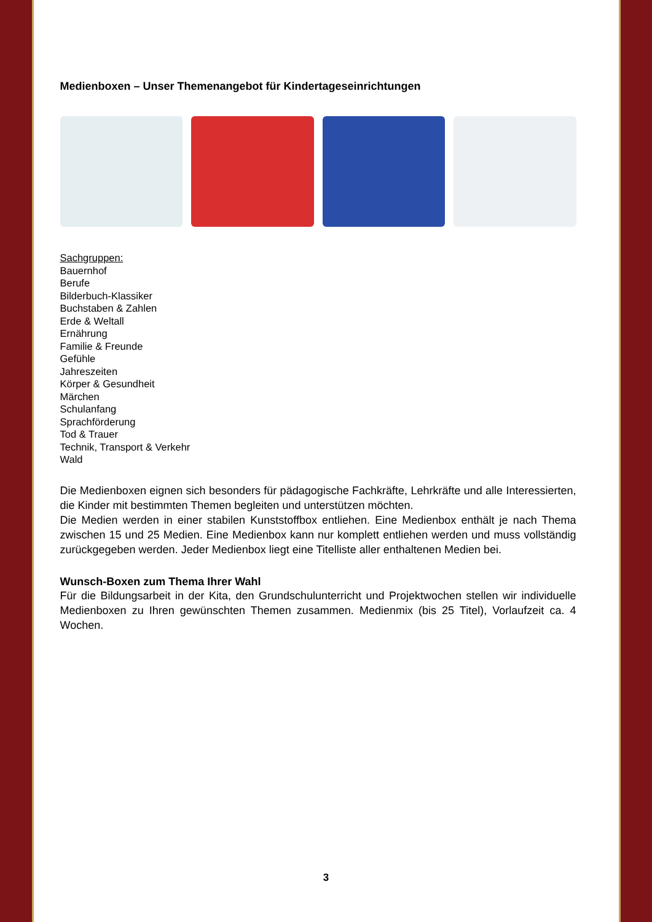Medienboxen – Unser Themenangebot für Kindertageseinrichtungen
Sachgruppen:
Bauernhof
Berufe
Bilderbuch-Klassiker
Buchstaben & Zahlen
Erde & Weltall
Ernährung
Familie & Freunde
Gefühle
Jahreszeiten
Körper & Gesundheit
Märchen
Schulanfang
Sprachförderung
Tod & Trauer
Technik, Transport & Verkehr
Wald
Die Medienboxen eignen sich besonders für pädagogische Fachkräfte, Lehrkräfte und alle Interessierten, die Kinder mit bestimmten Themen begleiten und unterstützen möchten.
Die Medien werden in einer stabilen Kunststoffbox entliehen. Eine Medienbox enthält je nach Thema zwischen 15 und 25 Medien. Eine Medienbox kann nur komplett entliehen werden und muss vollständig zurückgegeben werden. Jeder Medienbox liegt eine Titelliste aller enthaltenen Medien bei.
Wunsch-Boxen zum Thema Ihrer Wahl
Für die Bildungsarbeit in der Kita, den Grundschulunterricht und Projektwochen stellen wir individuelle Medienboxen zu Ihren gewünschten Themen zusammen. Medienmix (bis 25 Titel), Vorlaufzeit ca. 4 Wochen.
3